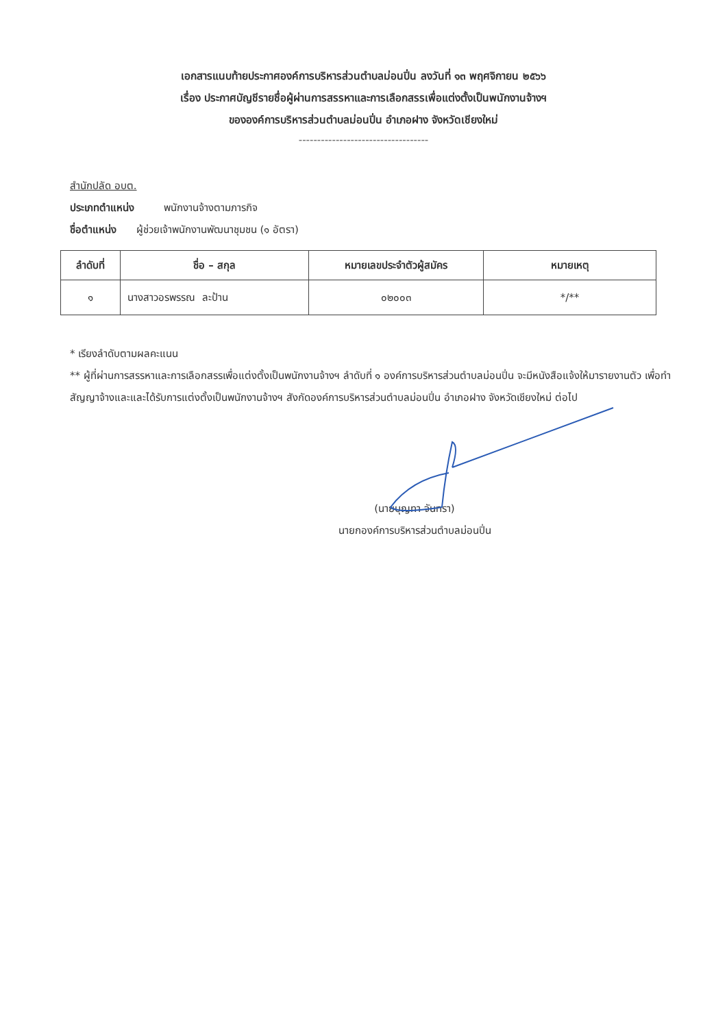เอกสารแนบท้ายประกาศองค์การบริหารส่วนตำบลม่อนปิ่น ลงวันที่ ๑๓ พฤศจิกายน ๒๕๖๖
เรื่อง ประกาศบัญชีรายชื่อผู้ผ่านการสรรหาและการเลือกสรรเพื่อแต่งตั้งเป็นพนักงานจ้างฯ
ขององค์การบริหารส่วนตำบลม่อนปิ่น อำเภอฝาง จังหวัดเชียงใหม่
-----------------------------------
สำนักปลัด อบต.
ประเภทตำแหน่ง พนักงานจ้างตามภารกิจ
ชื่อตำแหน่ง ผู้ช่วยเจ้าพนักงานพัฒนาชุมชน (๑ อัตรา)
| ลำดับที่ | ชื่อ – สกุล | หมายเลขประจำตัวผู้สมัคร | หมายเหตุ |
| --- | --- | --- | --- |
| ๑ | นางสาวอรพรรณ ละป้าน | ๐๒๐๐๓ | */** |
* เรียงลำดับตามผลคะแนน
** ผู้ที่ผ่านการสรรหาและการเลือกสรรเพื่อแต่งตั้งเป็นพนักงานจ้างฯ ลำดับที่ ๑ องค์การบริหารส่วนตำบลม่อนปิ่น จะมีหนังสือแจ้งให้มารายงานตัว เพื่อทำสัญญาจ้างและและได้รับการแต่งตั้งเป็นพนักงานจ้างฯ สังกัดองค์การบริหารส่วนตำบลม่อนปิ่น อำเภอฝาง จังหวัดเชียงใหม่ ต่อไป
(นายบุญทา จันทรา)
นายกองค์การบริหารส่วนตำบลม่อนปิ่น